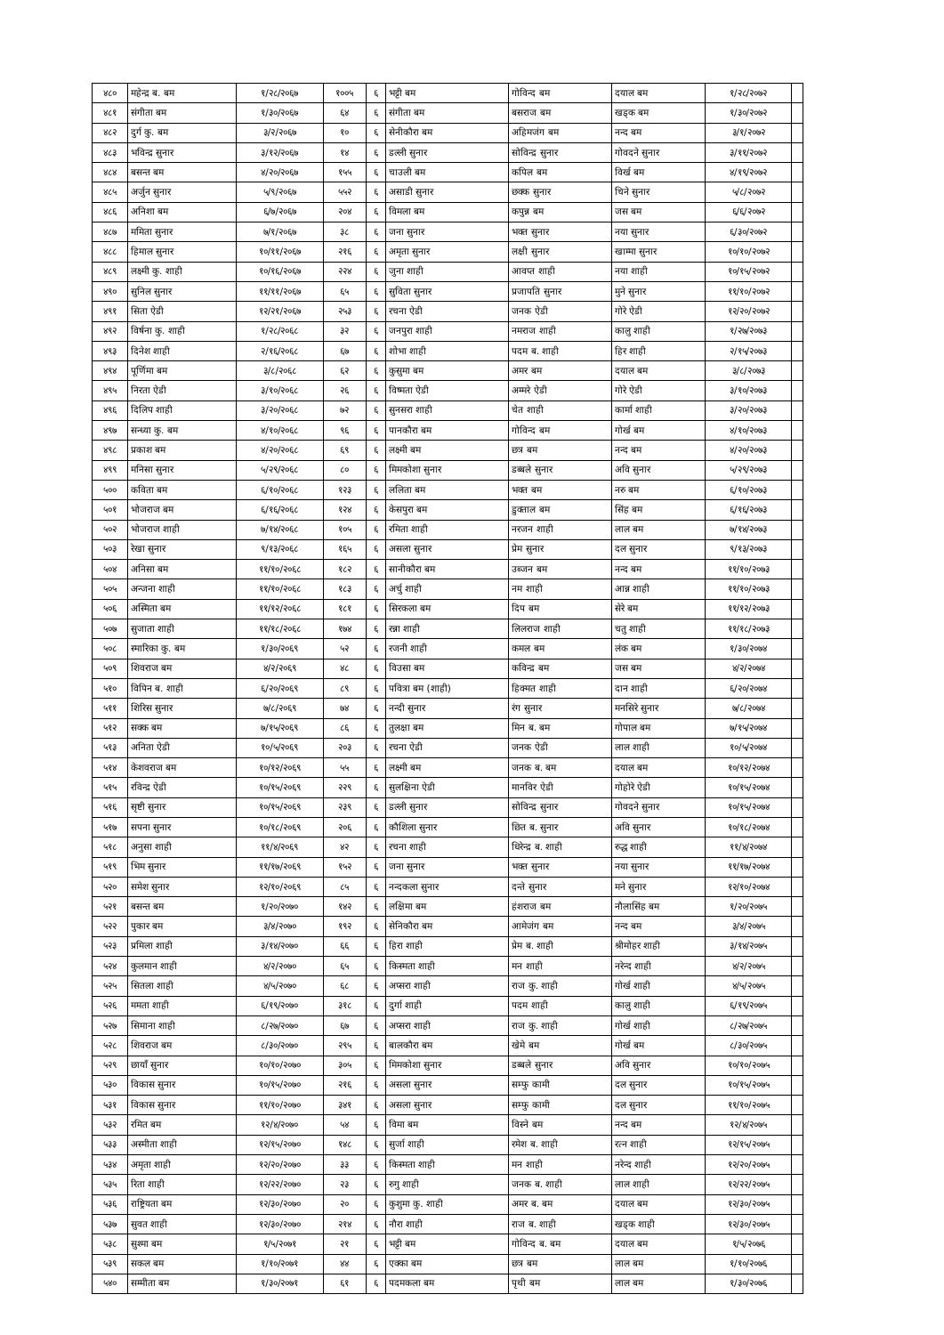| ४८० | महेन्द्र ब. बम | १/२८/२०६७ | १००५ | ६ | भट्टी बम | गोविन्द बम | दयाल बम | १/२८/२०७२ | |
| ४८१ | संगीता बम | १/३०/२०६७ | ६४ | ६ | संगीता बम | बसराज बम | खड्क बम | १/३०/२०७२ | |
| ४८२ | दुर्ग कु. बम | ३/२/२०६७ | १० | ६ | सेनीकौरा बम | अहिमजंग बम | नन्द बम | ३/१/२०७२ | |
| ४८३ | भविन्द्र सुनार | ३/१२/२०६७ | १४ | ६ | डल्ली सुनार | सोविन्द्र सुनार | गोवदने सुनार | ३/११/२०७२ | |
| ४८४ | बसन्त बम | ४/२०/२०६७ | १५५ | ६ | चाउली बम | कपिल बम | विर्ख बम | ४/१९/२०७२ | |
| ४८५ | अर्जुन सुनार | ५/९/२०६७ | ५५२ | ६ | असाडी सुनार | छक्क सुनार | चिने सुनार | ५/८/२०७२ | |
| ४८६ | अनिशा बम | ६/७/२०६७ | २०४ | ६ | विमला बम | कपुन्न बम | जस बम | ६/६/२०७२ | |
| ४८७ | ममिता सुनार | ७/१/२०६७ | ३८ | ६ | जना सुनार | भक्त सुनार | नया सुनार | ६/३०/२०७२ | |
| ४८८ | हिमाल सुनार | १०/११/२०६७ | २१६ | ६ | अमृता सुनार | लक्षी सुनार | खाम्मा सुनार | १०/१०/२०७२ | |
| ४८९ | लक्ष्मी कु. शाही | १०/१६/२०६७ | २२४ | ६ | जुना शाही | आवप्त शाही | नया शाही | १०/१५/२०७२ | |
| ४९० | सुनिल सुनार | ११/११/२०६७ | ६५ | ६ | सुविता सुनार | प्रजापति सुनार | मुने सुनार | ११/१०/२०७२ | |
| ४९१ | सिता ऐडी | १२/२१/२०६७ | २५३ | ६ | रचना ऐडी | जनक ऐडी | गोरे ऐडी | १२/२०/२०७२ | |
| ४९२ | विर्षना कु. शाही | १/२८/२०६८ | ३२ | ६ | जनपुरा शाही | नमराज शाही | कालु शाही | १/२७/२०७३ | |
| ४९३ | दिनेश शाही | २/१६/२०६८ | ६७ | ६ | शोभा शाही | पदम ब. शाही | हिर शाही | २/१५/२०७३ | |
| ४९४ | पूर्णिमा बम | ३/८/२०६८ | ६२ | ६ | कुसुमा बम | अमर बम | दयाल बम | ३/८/२०७३ | |
| ४९५ | निरता ऐडी | ३/१०/२०६८ | २६ | ६ | विष्मता ऐडी | अम्मरे ऐडी | गोरे ऐडी | ३/१०/२०७३ | |
| ४९६ | दिलिप शाही | ३/२०/२०६८ | ७२ | ६ | सुनसरा शाही | चेत शाही | कार्मा शाही | ३/२०/२०७३ | |
| ४९७ | सन्ध्या कु. बम | ४/१०/२०६८ | ९६ | ६ | पानकौरा बम | गोविन्द बम | गोर्ख बम | ४/१०/२०७३ | |
| ४९८ | प्रकाश बम | ४/२०/२०६८ | ६९ | ६ | लक्ष्मी बम | छत्र बम | नन्द बम | ४/२०/२०७३ | |
| ४९९ | मनिसा सुनार | ५/२९/२०६८ | ८० | ६ | मिमकोशा सुनार | डब्बले सुनार | अवि सुनार | ५/२९/२०७३ | |
| ५०० | कविता बम | ६/१०/२०६८ | १२३ | ६ | ललिता बम | भक्त बम | नरु बम | ६/१०/२०७३ | |
| ५०१ | भोजराज बम | ६/१६/२०६८ | १२४ | ६ | केसपुरा बम | डुक्ताल बम | सिंह बम | ६/१६/२०७३ | |
| ५०२ | भोजराज शाही | ७/१४/२०६८ | १०५ | ६ | रमिता शाही | नरजन शाही | लाल बम | ७/१४/२०७३ | |
| ५०३ | रेखा सुनार | ९/१३/२०६८ | १६५ | ६ | असला सुनार | प्रेम सुनार | दल सुनार | ९/१३/२०७३ | |
| ५०४ | अनिसा बम | ११/१०/२०६८ | १८२ | ६ | सानीकौरा बम | उब्जन बम | नन्द बम | ११/१०/२०७३ | |
| ५०५ | अन्जना शाही | ११/१०/२०६८ | १८३ | ६ | अर्चु शाही | नम शाही | आन्न शाही | ११/१०/२०७३ | |
| ५०६ | अस्मिता बम | ११/१२/२०६८ | १८१ | ६ | सिरकला बम | दिप बम | सेरे बम | ११/१२/२०७३ | |
| ५०७ | सुजाता शाही | ११/१८/२०६८ | १७४ | ६ | रन्ना शाही | लिलराज शाही | चतु शाही | ११/१८/२०७३ | |
| ५०८ | स्मारिका कु. बम | १/३०/२०६९ | ५२ | ६ | रजनी शाही | कमल बम | लंक बम | १/३०/२०७४ | |
| ५०९ | शिवराज बम | ४/२/२०६९ | ४८ | ६ | विउसा बम | कविन्द्र बम | जस बम | ४/२/२०७४ | |
| ५१० | विपिन ब. शाही | ६/२०/२०६९ | ८९ | ६ | पवित्रा बम (शाही) | हिक्मत शाही | दान शाही | ६/२०/२०७४ | |
| ५११ | शिरिस सुनार | ७/८/२०६९ | ७४ | ६ | नन्दी सुनार | रंग सुनार | मनसिरे सुनार | ७/८/२०७४ | |
| ५१२ | सक्क बम | ७/१५/२०६९ | ८६ | ६ | तुलक्षा बम | मिन ब. बम | गोपाल बम | ७/१५/२०७४ | |
| ५१३ | अनिता ऐडी | १०/५/२०६९ | २०३ | ६ | रचना ऐडी | जनक ऐडी | लाल शाही | १०/५/२०७४ | |
| ५१४ | केशवराज बम | १०/१२/२०६९ | ५५ | ६ | लक्ष्मी बम | जनक ब. बम | दयाल बम | १०/१२/२०७४ | |
| ५१५ | रविन्द्र ऐडी | १०/१५/२०६९ | २२९ | ६ | सुलक्षिना ऐडी | मानविर ऐडी | गोहोरे ऐडी | १०/१५/२०७४ | |
| ५१६ | सृष्टी सुनार | १०/१५/२०६९ | २३९ | ६ | डल्ली सुनार | सोविन्द्र सुनार | गोवदने सुनार | १०/१५/२०७४ | |
| ५१७ | सपना सुनार | १०/१८/२०६९ | २०६ | ६ | कौशिला सुनार | छित ब. सुनार | अवि सुनार | १०/१८/२०७४ | |
| ५१८ | अनुसा शाही | ११/४/२०६९ | ४२ | ६ | रचना शाही | धिरेन्द्र ब. शाही | रुद्ध शाही | ११/४/२०७४ | |
| ५१९ | भिम सुनार | ११/१७/२०६९ | १५२ | ६ | जना सुनार | भक्त सुनार | नया सुनार | ११/१७/२०७४ | |
| ५२० | समेश सुनार | १२/१०/२०६९ | ८५ | ६ | नन्दकला सुनार | दन्ते सुनार | मने सुनार | १२/१०/२०७४ | |
| ५२१ | बसन्त बम | १/२०/२०७० | १४२ | ६ | लक्षिमा बम | हंशराज बम | नौलासिंह बम | १/२०/२०७५ | |
| ५२२ | पुकार बम | ३/४/२०७० | १९२ | ६ | सेनिकौरा बम | आमेजंग बम | नन्द बम | ३/४/२०७५ | |
| ५२३ | प्रमिला शाही | ३/१४/२०७० | ६६ | ६ | हिरा शाही | प्रेम ब. शाही | श्रीमोहर शाही | ३/१४/२०७५ | |
| ५२४ | कुलमान शाही | ४/२/२०७० | ६५ | ६ | किस्मता शाही | मन शाही | नरेन्द शाही | ४/२/२०७५ | |
| ५२५ | सितला शाही | ४/५/२०७० | ६८ | ६ | अप्सरा शाही | राज कु. शाही | गोर्ख शाही | ४/५/२०७५ | |
| ५२६ | ममता शाही | ६/१९/२०७० | ३१८ | ६ | दुर्गा शाही | पदम शाही | कालु शाही | ६/१९/२०७५ | |
| ५२७ | सिमाना शाही | ८/२७/२०७० | ६७ | ६ | अप्सरा शाही | राज कु. शाही | गोर्ख शाही | ८/२७/२०७५ | |
| ५२८ | शिवराज बम | ८/३०/२०७० | २९५ | ६ | बालकौरा बम | खेमे बम | गोर्ख बम | ८/३०/२०७५ | |
| ५२९ | छायाँ सुनार | १०/१०/२०७० | ३०५ | ६ | मिमकोशा सुनार | डब्बले सुनार | अवि सुनार | १०/१०/२०७५ | |
| ५३० | विकास सुनार | १०/१५/२०७० | २१६ | ६ | असला सुनार | सम्फु कामी | दल सुनार | १०/१५/२०७५ | |
| ५३१ | विकास सुनार | ११/१०/२०७० | ३४१ | ६ | असला सुनार | सम्फु कामी | दल सुनार | ११/१०/२०७५ | |
| ५३२ | रमित बम | १२/४/२०७० | ५४ | ६ | विमा बम | विस्ने बम | नन्द बम | १२/४/२०७५ | |
| ५३३ | अस्मीता शाही | १२/१५/२०७० | १४८ | ६ | सुर्जा शाही | रमेश ब. शाही | रत्न शाही | १२/१५/२०७५ | |
| ५३४ | अमृता शाही | १२/२०/२०७० | ३३ | ६ | किस्मता शाही | मन शाही | नरेन्द शाही | १२/२०/२०७५ | |
| ५३५ | रिता शाही | १२/२२/२०७० | २३ | ६ | रुगु शाही | जनक ब. शाही | लाल शाही | १२/२२/२०७५ | |
| ५३६ | राष्ट्रियता बम | १२/३०/२०७० | २० | ६ | कुशुमा कु. शाही | अमर ब. बम | दयाल बम | १२/३०/२०७५ | |
| ५३७ | सुवत शाही | १२/३०/२०७० | २१४ | ६ | नौरा शाही | राज ब. शाही | खड्क शाही | १२/३०/२०७५ | |
| ५३८ | सुश्मा बम | १/५/२०७१ | २१ | ६ | भट्टी बम | गोविन्द ब. बम | दयाल बम | १/५/२०७६ | |
| ५३९ | सकल बम | १/१०/२०७१ | ४४ | ६ | एक्का बम | छत्र बम | लाल बम | १/१०/२०७६ | |
| ५४० | सम्मीता बम | १/३०/२०७१ | ६१ | ६ | पदमकला बम | पृथी बम | लाल बम | १/३०/२०७६ | |